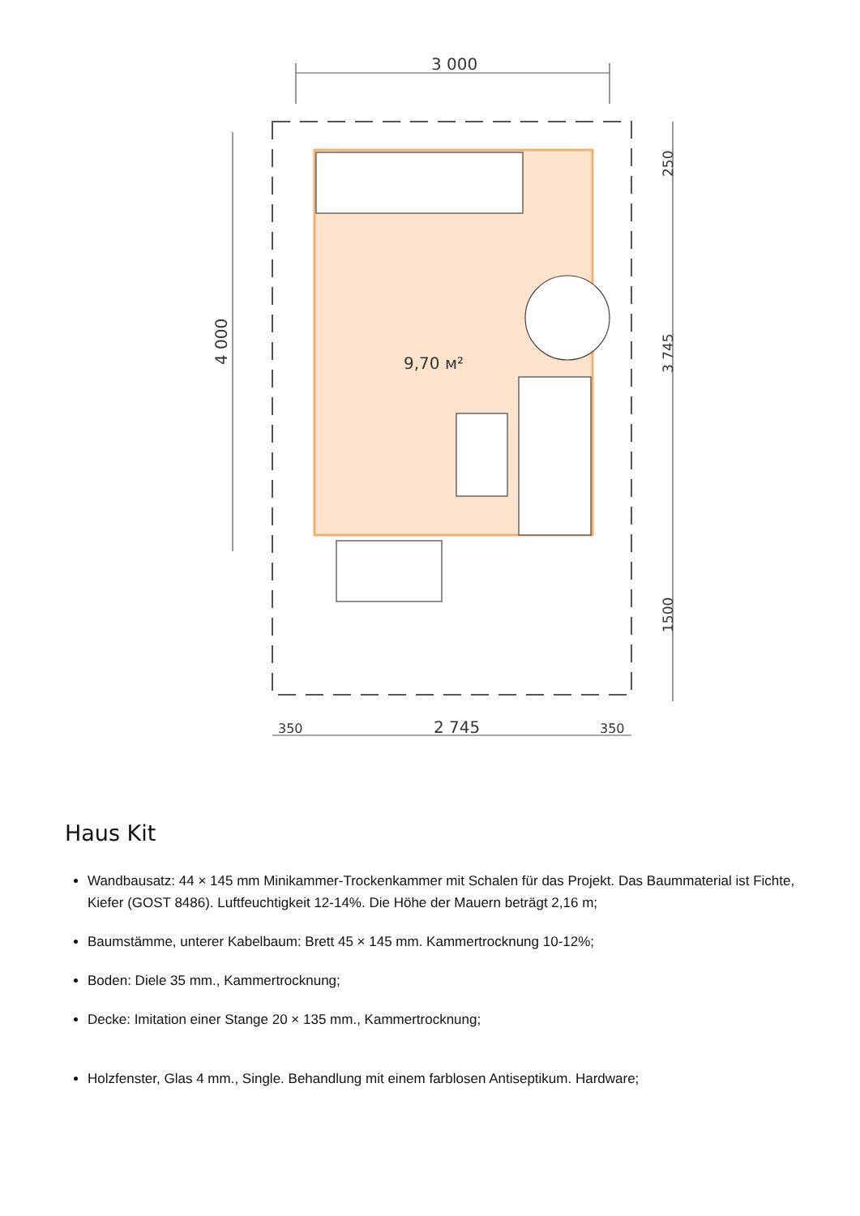3 000
9,70 м²
2 745
350
350
4 000
3 745
250
1500
Haus Kit
Wandbausatz: 44 × 145 mm Minikammer-Trockenkammer mit Schalen für das Projekt. Das Baummaterial ist Fichte, Kiefer (GOST 8486). Luftfeuchtigkeit 12-14%. Die Höhe der Mauern beträgt 2,16 m;
Baumstämme, unterer Kabelbaum: Brett 45 × 145 mm. Kammertrocknung 10-12%;
Boden: Diele 35 mm., Kammertrocknung;
Decke: Imitation einer Stange 20 × 135 mm., Kammertrocknung;
Holzfenster, Glas 4 mm., Single. Behandlung mit einem farblosen Antiseptikum. Hardware;